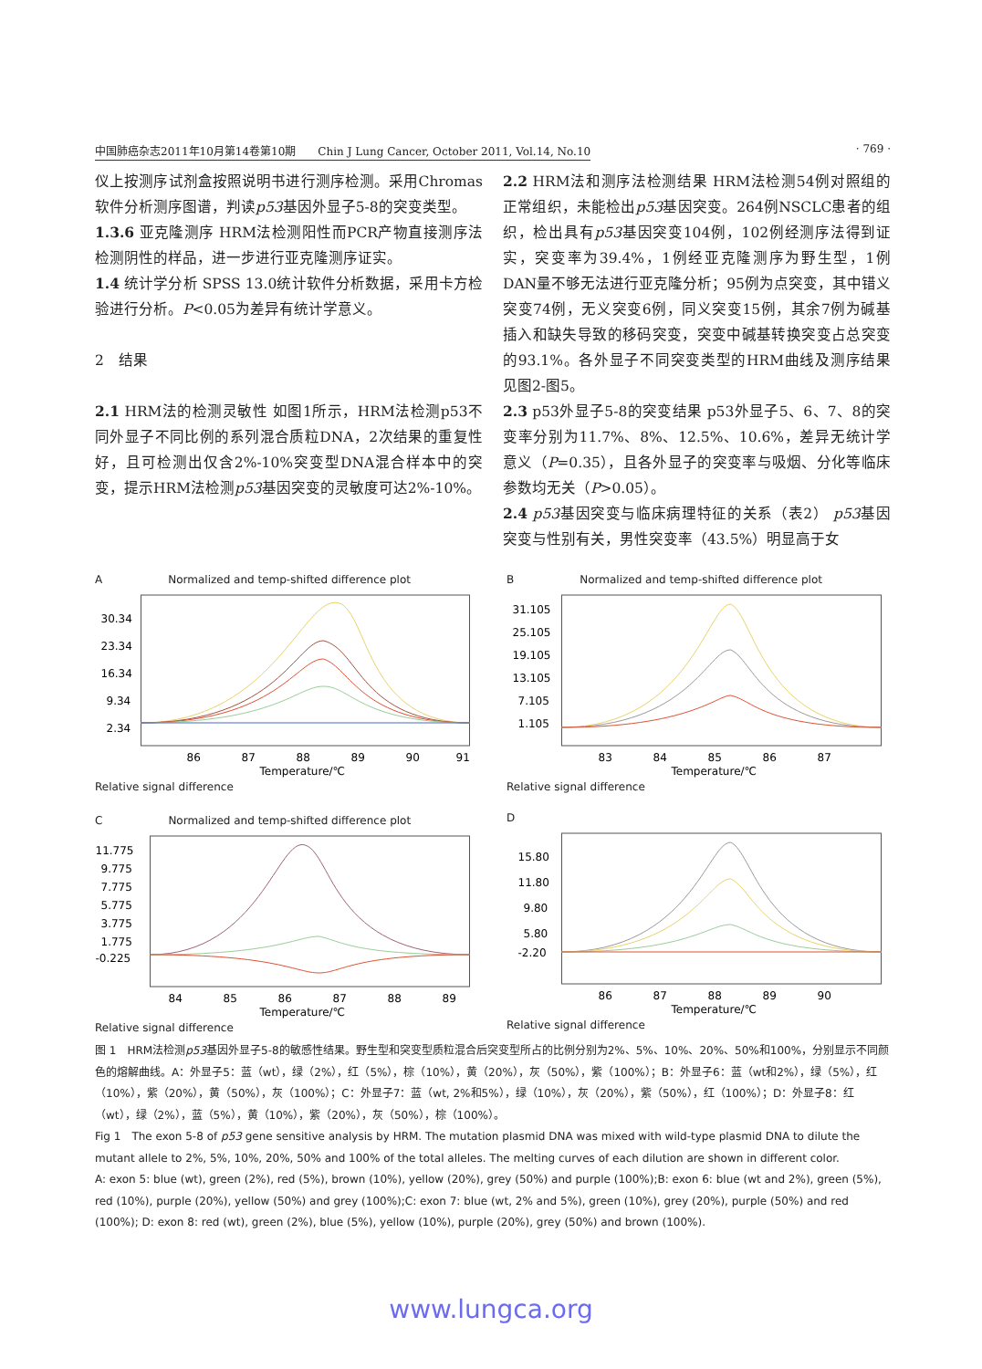中国肺癌杂志2011年10月第14卷第10期　　Chin J Lung Cancer, October 2011, Vol.14, No.10 · 769 ·
仪上按测序试剂盒按照说明书进行测序检测。采用Chromas软件分析测序图谱，判读p53基因外显子5-8的突变类型。
1.3.6 亚克隆测序 HRM法检测阳性而PCR产物直接测序法检测阴性的样品，进一步进行亚克隆测序证实。
1.4 统计学分析 SPSS 13.0统计软件分析数据，采用卡方检验进行分析。P<0.05为差异有统计学意义。
2　结果
2.1 HRM法的检测灵敏性 如图1所示，HRM法检测p53不同外显子不同比例的系列混合质粒DNA，2次结果的重复性好，且可检测出仅含2%-10%突变型DNA混合样本中的突变，提示HRM法检测p53基因突变的灵敏度可达2%-10%。
2.2 HRM法和测序法检测结果 HRM法检测54例对照组的正常组织，未能检出p53基因突变。264例NSCLC患者的组织，检出具有p53基因突变104例，102例经测序法得到证实，突变率为39.4%，1例经亚克隆测序为野生型，1例DAN量不够无法进行亚克隆分析；95例为点突变，其中错义突变74例，无义突变6例，同义突变15例，其余7例为碱基插入和缺失导致的移码突变，突变中碱基转换突变占总突变的93.1%。各外显子不同突变类型的HRM曲线及测序结果见图2-图5。
2.3 p53外显子5-8的突变结果 p53外显子5、6、7、8的突变率分别为11.7%、8%、12.5%、10.6%，差异无统计学意义（P=0.35），且各外显子的突变率与吸烟、分化等临床参数均无关（P>0.05）。
2.4 p53基因突变与临床病理特征的关系（表2） p53基因突变与性别有关，男性突变率（43.5%）明显高于女
A　　　　　　Normalized and temp-shifted difference plot
30.34
23.34
16.34
9.34
2.34
86
87
88
89
90
91
Temperature/℃
Relative signal difference
B　　　　　　Normalized and temp-shifted difference plot
31.105
25.105
19.105
13.105
7.105
1.105
83
84
85
86
87
Temperature/℃
Relative signal difference
C　　　　　　Normalized and temp-shifted difference plot
11.775
9.775
7.775
5.775
3.775
1.775
-0.225
84
85
86
87
88
89
Temperature/℃
Relative signal difference
D
15.80
11.80
9.80
5.80
-2.20
86
87
88
89
90
Temperature/℃
Relative signal difference
图 1　HRM法检测p53基因外显子5-8的敏感性结果。野生型和突变型质粒混合后突变型所占的比例分别为2%、5%、10%、20%、50%和100%，分别显示不同颜色的熔解曲线。A：外显子5：蓝（wt），绿（2%），红（5%），棕（10%），黄（20%），灰（50%），紫（100%）；B：外显子6：蓝（wt和2%），绿（5%），红（10%），紫（20%），黄（50%），灰（100%）；C：外显子7：蓝（wt, 2%和5%），绿（10%），灰（20%），紫（50%），红（100%）；D：外显子8：红（wt），绿（2%），蓝（5%），黄（10%），紫（20%），灰（50%），棕（100%）。
Fig 1　The exon 5-8 of p53 gene sensitive analysis by HRM. The mutation plasmid DNA was mixed with wild-type plasmid DNA to dilute the mutant allele to 2%, 5%, 10%, 20%, 50% and 100% of the total alleles. The melting curves of each dilution are shown in different color.
A: exon 5: blue (wt), green (2%), red (5%), brown (10%), yellow (20%), grey (50%) and purple (100%);B: exon 6: blue (wt and 2%), green (5%), red (10%), purple (20%), yellow (50%) and grey (100%);C: exon 7: blue (wt, 2% and 5%), green (10%), grey (20%), purple (50%) and red (100%); D: exon 8: red (wt), green (2%), blue (5%), yellow (10%), purple (20%), grey (50%) and brown (100%).
www.lungca.org